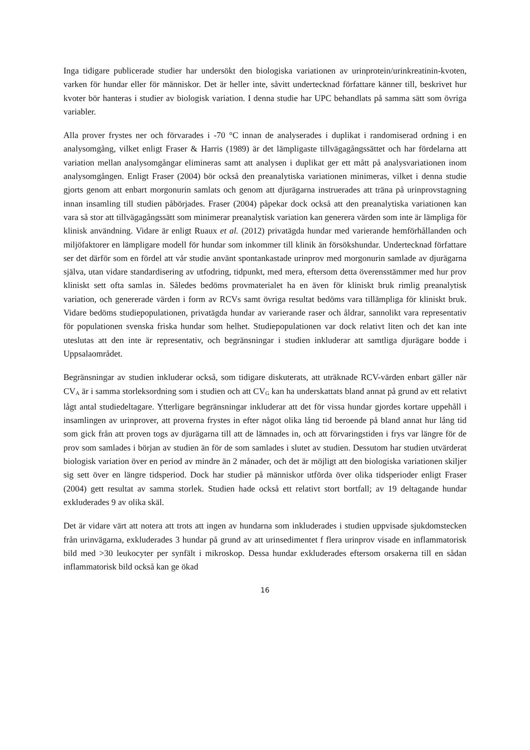Inga tidigare publicerade studier har undersökt den biologiska variationen av urinprotein/urinkreatinin-kvoten, varken för hundar eller för människor. Det är heller inte, såvitt undertecknad författare känner till, beskrivet hur kvoter bör hanteras i studier av biologisk variation. I denna studie har UPC behandlats på samma sätt som övriga variabler.
Alla prover frystes ner och förvarades i -70 °C innan de analyserades i duplikat i randomiserad ordning i en analysomgång, vilket enligt Fraser & Harris (1989) är det lämpligaste tillvägagångssättet och har fördelarna att variation mellan analysomgångar elimineras samt att analysen i duplikat ger ett mått på analysvariationen inom analysomgången. Enligt Fraser (2004) bör också den preanalytiska variationen minimeras, vilket i denna studie gjorts genom att enbart morgonurin samlats och genom att djurägarna instruerades att träna på urinprovstagning innan insamling till studien påbörjades. Fraser (2004) påpekar dock också att den preanalytiska variationen kan vara så stor att tillvägagångssätt som minimerar preanalytisk variation kan generera värden som inte är lämpliga för klinisk användning. Vidare är enligt Ruaux et al. (2012) privatägda hundar med varierande hemförhållanden och miljöfaktorer en lämpligare modell för hundar som inkommer till klinik än försökshundar. Undertecknad författare ser det därför som en fördel att vår studie använt spontankastade urinprov med morgonurin samlade av djurägarna själva, utan vidare standardisering av utfodring, tidpunkt, med mera, eftersom detta överensstämmer med hur prov kliniskt sett ofta samlas in. Således bedöms provmaterialet ha en även för kliniskt bruk rimlig preanalytisk variation, och genererade värden i form av RCVs samt övriga resultat bedöms vara tillämpliga för kliniskt bruk. Vidare bedöms studiepopulationen, privatägda hundar av varierande raser och åldrar, sannolikt vara representativ för populationen svenska friska hundar som helhet. Studiepopulationen var dock relativt liten och det kan inte uteslutas att den inte är representativ, och begränsningar i studien inkluderar att samtliga djurägare bodde i Uppsalaområdet.
Begränsningar av studien inkluderar också, som tidigare diskuterats, att uträknade RCV-värden enbart gäller när CV<sub>A</sub> är i samma storleksordning som i studien och att CV<sub>G</sub> kan ha underskattats bland annat på grund av ett relativt lågt antal studiedeltagare. Ytterligare begränsningar inkluderar att det för vissa hundar gjordes kortare uppehåll i insamlingen av urinprover, att proverna frystes in efter något olika lång tid beroende på bland annat hur lång tid som gick från att proven togs av djurägarna till att de lämnades in, och att förvaringstiden i frys var längre för de prov som samlades i början av studien än för de som samlades i slutet av studien. Dessutom har studien utvärderat biologisk variation över en period av mindre än 2 månader, och det är möjligt att den biologiska variationen skiljer sig sett över en längre tidsperiod. Dock har studier på människor utförda över olika tidsperioder enligt Fraser (2004) gett resultat av samma storlek. Studien hade också ett relativt stort bortfall; av 19 deltagande hundar exkluderades 9 av olika skäl.
Det är vidare värt att notera att trots att ingen av hundarna som inkluderades i studien uppvisade sjukdomstecken från urinvägarna, exkluderades 3 hundar på grund av att urinsedimentet f flera urinprov visade en inflammatorisk bild med >30 leukocyter per synfält i mikroskop. Dessa hundar exkluderades eftersom orsakerna till en sådan inflammatorisk bild också kan ge ökad
16